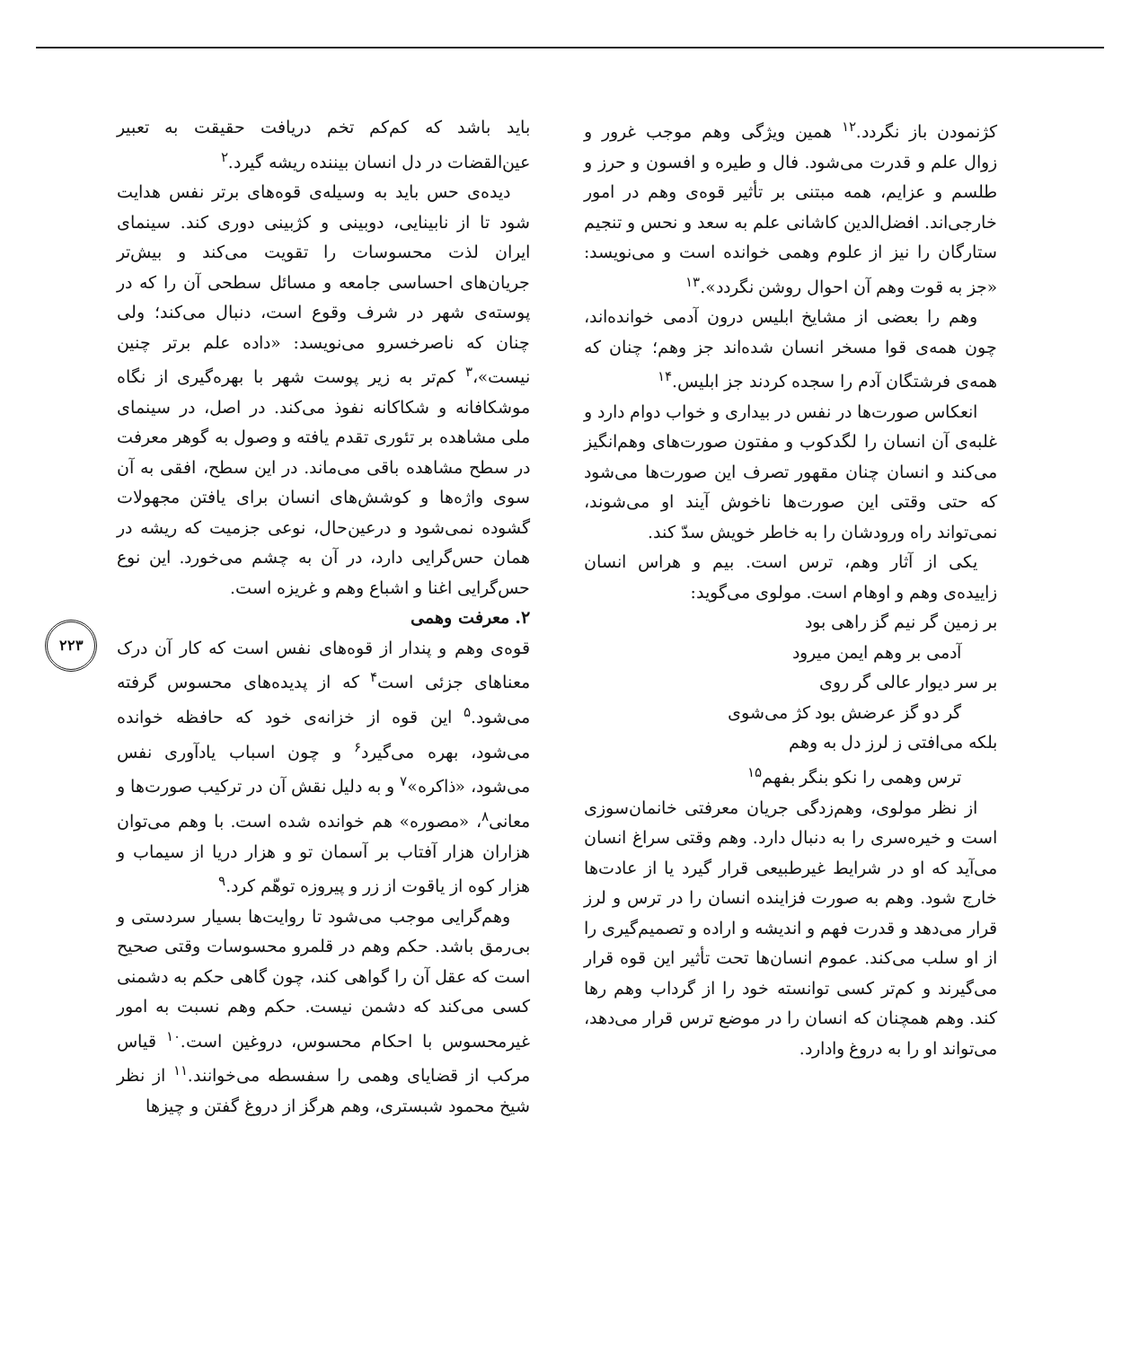باید باشد که کم‌کم تخم دریافت حقیقت به تعبیر عین‌القضات در دل انسان بیننده ریشه گیرد.<sup>۲</sup>
دیده‌ی حس باید به وسیله‌ی قوه‌های برتر نفس هدایت شود تا از نابینایی، دوبینی و کژبینی دوری کند. سینمای ایران لذت محسوسات را تقویت می‌کند و بیش‌تر جریان‌های احساسی جامعه و مسائل سطحی آن را که در پوسته‌ی شهر در شرف وقوع است، دنبال می‌کند؛ ولی چنان که ناصرخسرو می‌نویسد: «داده علم برتر چنین نیست»،<sup>۳</sup> کم‌تر به زیر پوست شهر با بهره‌گیری از نگاه موشکافانه و شکاکانه نفوذ می‌کند. در اصل، در سینمای ملی مشاهده بر تئوری تقدم یافته و وصول به گوهر معرفت در سطح مشاهده باقی می‌ماند. در این سطح، افقی به آن سوی واژه‌ها و کوشش‌های انسان برای یافتن مجهولات گشوده نمی‌شود و درعین‌حال، نوعی جزمیت که ریشه در همان حس‌گرایی دارد، در آن به چشم می‌خورد. این نوع حس‌گرایی اغنا و اشباع وهم و غریزه است.
۲. معرفت وهمی
قوه‌ی وهم و پندار از قوه‌های نفس است که کار آن درک معناهای جزئی است<sup>۴</sup> که از پدیده‌های محسوس گرفته می‌شود.<sup>۵</sup> این قوه از خزانه‌ی خود که حافظه خوانده می‌شود، بهره می‌گیرد<sup>۶</sup> و چون اسباب یادآوری نفس می‌شود، «ذاکره»<sup>۷</sup> و به دلیل نقش آن در ترکیب صورت‌ها و معانی<sup>۸</sup>، «مصوره» هم خوانده شده است. با وهم می‌توان هزاران هزار آفتاب بر آسمان تو و هزار دریا از سیماب و هزار کوه از یاقوت از زر و پیروزه توهّم کرد.<sup>۹</sup>
وهم‌گرایی موجب می‌شود تا روایت‌ها بسیار سردستی و بی‌رمق باشد. حکم وهم در قلمرو محسوسات وقتی صحیح است که عقل آن را گواهی کند، چون گاهی حکم به دشمنی کسی می‌کند که دشمن نیست. حکم وهم نسبت به امور غیرمحسوس با احکام محسوس، دروغین است.<sup>۱۰</sup> قیاس مرکب از قضایای وهمی را سفسطه می‌خوانند.<sup>۱۱</sup> از نظر شیخ محمود شبستری، وهم هرگز از دروغ گفتن و چیزها
کژنمودن باز نگردد.<sup>۱۲</sup> همین ویژگی وهم موجب غرور و زوال علم و قدرت می‌شود. فال و طیره و افسون و حرز و طلسم و عزایم، همه مبتنی بر تأثیر قوه‌ی وهم در امور خارجی‌اند. افضل‌الدین کاشانی علم به سعد و نحس و تنجیم ستارگان را نیز از علوم وهمی خوانده است و می‌نویسد: «جز به قوت وهم آن احوال روشن نگردد».<sup>۱۳</sup>
وهم را بعضی از مشایخ ابلیس درون آدمی خوانده‌اند، چون همه‌ی قوا مسخر انسان شده‌اند جز وهم؛ چنان که همه‌ی فرشتگان آدم را سجده کردند جز ابلیس.<sup>۱۴</sup>
انعکاس صورت‌ها در نفس در بیداری و خواب دوام دارد و غلبه‌ی آن انسان را لگدکوب و مفتون صورت‌های وهم‌انگیز می‌کند و انسان چنان مقهور تصرف این صورت‌ها می‌شود که حتی وقتی این صورت‌ها ناخوش آیند او می‌شوند، نمی‌تواند راه ورودشان را به خاطر خویش سدّ کند.
یکی از آثار وهم، ترس است. بیم و هراس انسان زاییده‌ی وهم و اوهام است. مولوی می‌گوید:
بر زمین گر نیم گز راهی بود
آدمی بر وهم ایمن میرود
بر سر دیوار عالی گر روی
گر دو گز عرضش بود کژ می‌شوی
بلکه می‌افتی ز لرز دل به وهم
ترس وهمی را نکو بنگر بفهم<sup>۱۵</sup>
از نظر مولوی، وهم‌زدگی جریان معرفتی خانمان‌سوزی است و خیره‌سری را به دنبال دارد. وهم وقتی سراغ انسان می‌آید که او در شرایط غیرطبیعی قرار گیرد یا از عادت‌ها خارج شود. وهم به صورت فزاینده انسان را در ترس و لرز قرار می‌دهد و قدرت فهم و اندیشه و اراده و تصمیم‌گیری را از او سلب می‌کند. عموم انسان‌ها تحت تأثیر این قوه قرار می‌گیرند و کم‌تر کسی توانسته خود را از گرداب وهم رها کند. وهم همچنان که انسان را در موضع ترس قرار می‌دهد، می‌تواند او را به دروغ وادارد.
۲۲۳